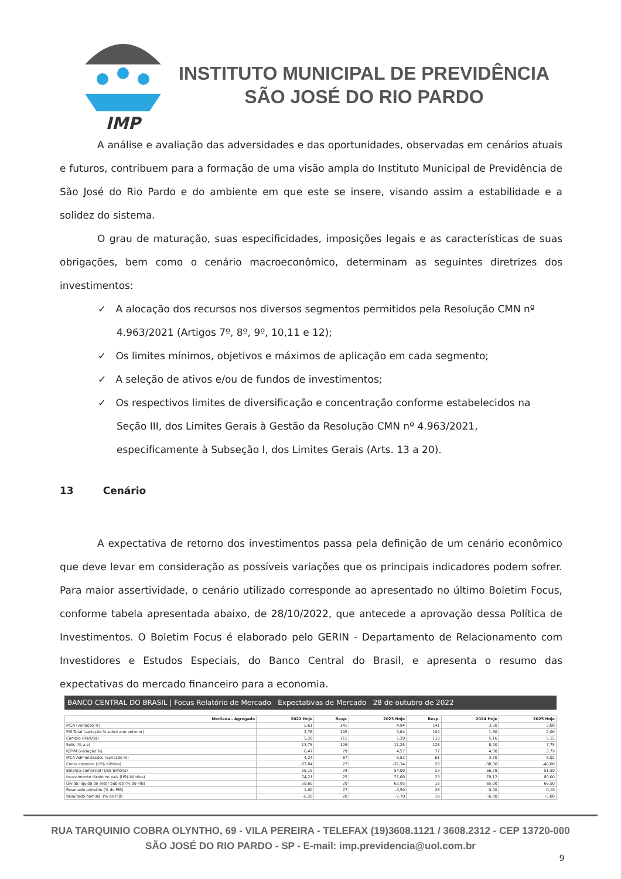IMP
INSTITUTO MUNICIPAL DE PREVIDÊNCIA
SÃO JOSÉ DO RIO PARDO
A análise e avaliação das adversidades e das oportunidades, observadas em cenários atuais e futuros, contribuem para a formação de uma visão ampla do Instituto Municipal de Previdência de São José do Rio Pardo e do ambiente em que este se insere, visando assim a estabilidade e a solidez do sistema.
O grau de maturação, suas especificidades, imposições legais e as características de suas obrigações, bem como o cenário macroeconômico, determinam as seguintes diretrizes dos investimentos:
✓ A alocação dos recursos nos diversos segmentos permitidos pela Resolução CMN nº 4.963/2021 (Artigos 7º, 8º, 9º, 10,11 e 12);
✓ Os limites mínimos, objetivos e máximos de aplicação em cada segmento;
✓ A seleção de ativos e/ou de fundos de investimentos;
✓ Os respectivos limites de diversificação e concentração conforme estabelecidos na Seção III, dos Limites Gerais à Gestão da Resolução CMN nº 4.963/2021, especificamente à Subseção I, dos Limites Gerais (Arts. 13 a 20).
13 Cenário
A expectativa de retorno dos investimentos passa pela definição de um cenário econômico que deve levar em consideração as possíveis variações que os principais indicadores podem sofrer. Para maior assertividade, o cenário utilizado corresponde ao apresentado no último Boletim Focus, conforme tabela apresentada abaixo, de 28/10/2022, que antecede a aprovação dessa Política de Investimentos. O Boletim Focus é elaborado pelo GERIN - Departamento de Relacionamento com Investidores e Estudos Especiais, do Banco Central do Brasil, e apresenta o resumo das expectativas do mercado financeiro para a economia.
BANCO CENTRAL DO BRASIL | Focus Relatório de Mercado Expectativas de Mercado 28 de outubro de 2022
| Mediana - Agregado | 2022 Hoje | Resp. | 2023 Hoje | Resp. | 2024 Hoje | 2025 Hoje |
| --- | --- | --- | --- | --- | --- | --- |
| IPCA (variação %) | 5,61 | 141 | 4,94 | 141 | 3,50 | 3,00 |
| PIB Total (variação % sobre ano anterior) | 2,76 | 105 | 0,64 | 104 | 1,80 | 2,00 |
| Câmbio (R$/US$) | 5,20 | 111 | 5,20 | 110 | 5,16 | 5,15 |
| Selic (% a.a) | 13,75 | 129 | 11,25 | 128 | 8,00 | 7,75 |
| IGP-M (variação %) | 6,47 | 79 | 4,57 | 77 | 4,00 | 3,79 |
| IPCA Administrados (variação %) | -4,24 | 67 | 5,52 | 61 | 3,70 | 3,02 |
| Conta corrente (US$ bilhões) | -37,84 | 27 | -32,34 | 26 | -38,00 | -40,00 |
| Balança comercial (US$ bilhões) | 56,15 | 24 | 54,00 | 23 | 56,28 | 51,50 |
| Investimento direto no país (US$ bilhões) | 74,21 | 25 | 71,00 | 23 | 70,12 | 80,00 |
| Dívida líquida do setor público (% do PIB) | 58,60 | 20 | 62,95 | 18 | 65,00 | 66,50 |
| Resultado primário (% do PIB) | 1,00 | 27 | -0,50 | 26 | 0,00 | 0,10 |
| Resultado nominal (% do PIB) | -6,20 | 20 | -7,70 | 19 | -6,00 | -5,00 |
RUA TARQUINIO COBRA OLYNTHO, 69 - VILA PEREIRA - TELEFAX (19)3608.1121 / 3608.2312 - CEP 13720-000
SÃO JOSÉ DO RIO PARDO - SP - E-mail: imp.previdencia@uol.com.br
9